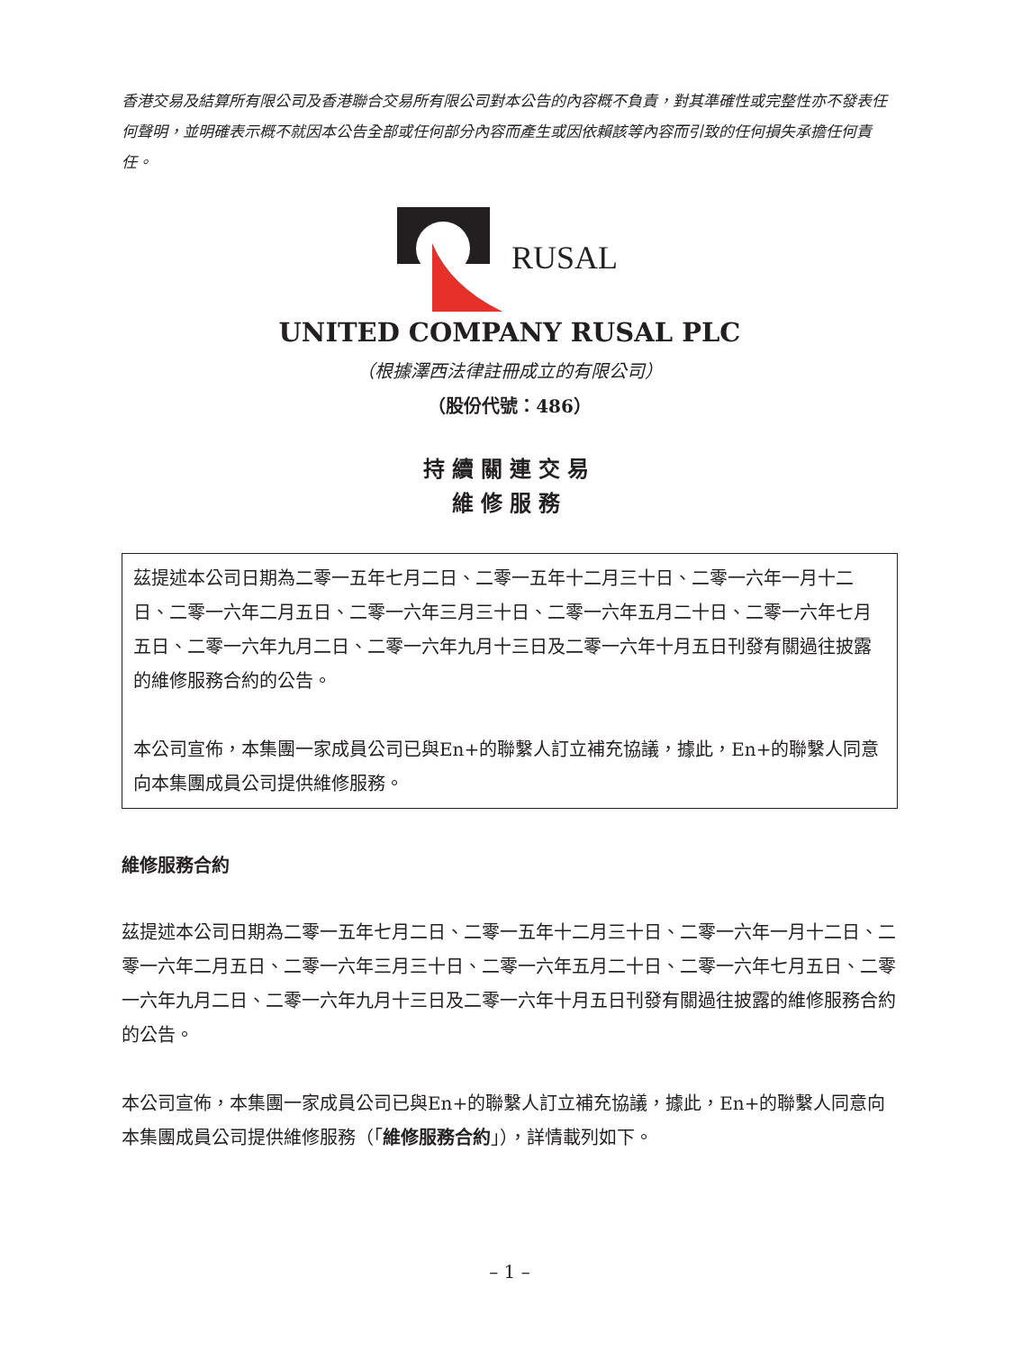香港交易及結算所有限公司及香港聯合交易所有限公司對本公告的內容概不負責，對其準確性或完整性亦不發表任何聲明，並明確表示概不就因本公告全部或任何部分內容而產生或因依賴該等內容而引致的任何損失承擔任何責任。
RUSAL
UNITED COMPANY RUSAL PLC
（根據澤西法律註冊成立的有限公司）
（股份代號：486）
持續關連交易
維修服務
茲提述本公司日期為二零一五年七月二日、二零一五年十二月三十日、二零一六年一月十二日、二零一六年二月五日、二零一六年三月三十日、二零一六年五月二十日、二零一六年七月五日、二零一六年九月二日、二零一六年九月十三日及二零一六年十月五日刊發有關過往披露的維修服務合約的公告。
本公司宣佈，本集團一家成員公司已與En+的聯繫人訂立補充協議，據此，En+的聯繫人同意向本集團成員公司提供維修服務。
維修服務合約
茲提述本公司日期為二零一五年七月二日、二零一五年十二月三十日、二零一六年一月十二日、二零一六年二月五日、二零一六年三月三十日、二零一六年五月二十日、二零一六年七月五日、二零一六年九月二日、二零一六年九月十三日及二零一六年十月五日刊發有關過往披露的維修服務合約的公告。
本公司宣佈，本集團一家成員公司已與En+的聯繫人訂立補充協議，據此，En+的聯繫人同意向本集團成員公司提供維修服務（「維修服務合約」），詳情載列如下。
– 1 –